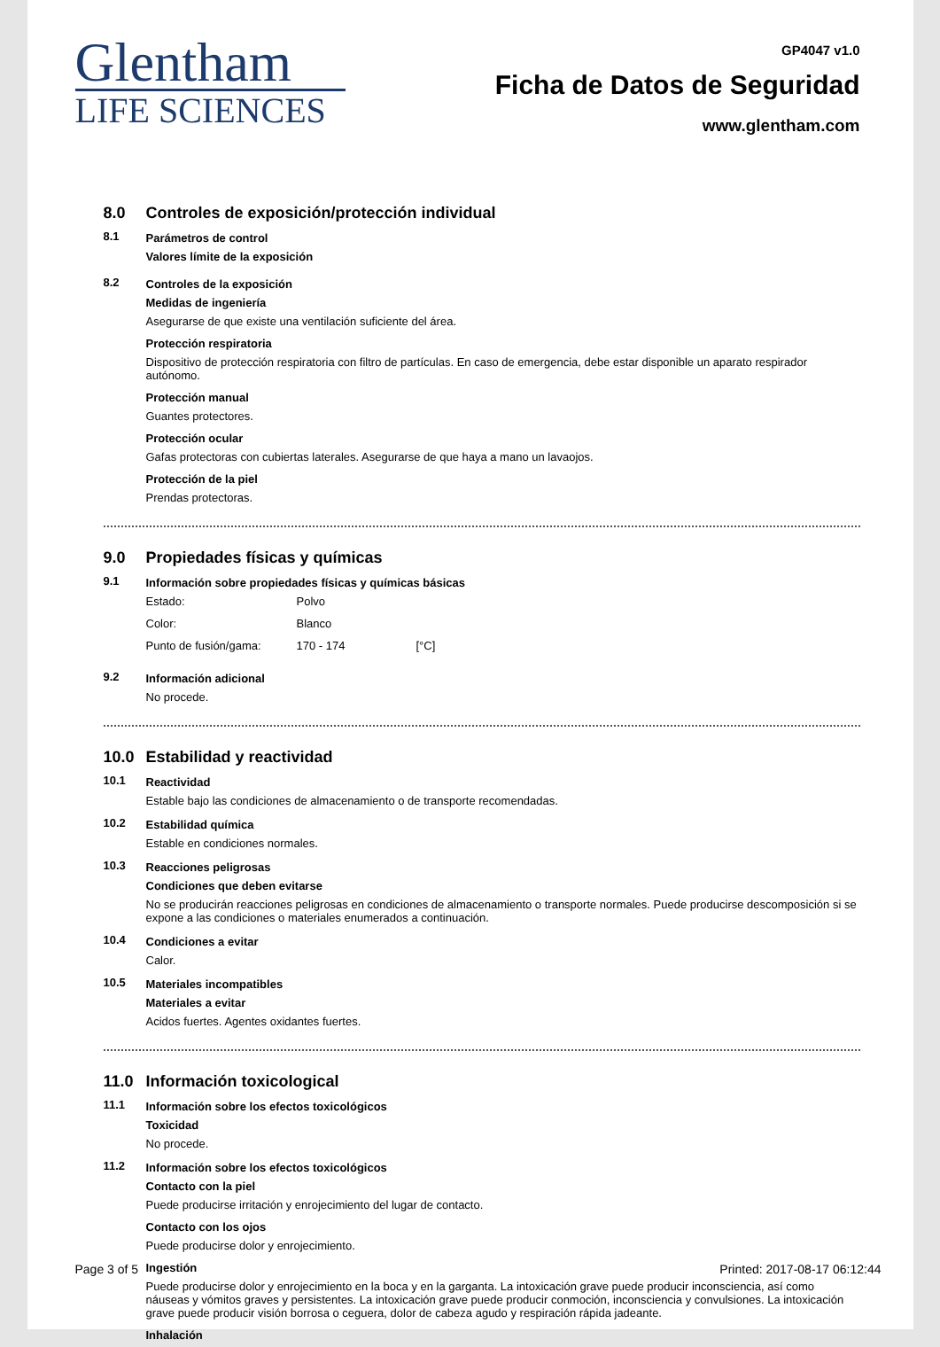Glentham
LIFE SCIENCES
GP4047 v1.0
Ficha de Datos de Seguridad
www.glentham.com
8.0 Controles de exposición/protección individual
8.1 Parámetros de control
Valores límite de la exposición
8.2 Controles de la exposición
Medidas de ingeniería
Asegurarse de que existe una ventilación suficiente del área.
Protección respiratoria
Dispositivo de protección respiratoria con filtro de partículas. En caso de emergencia, debe estar disponible un aparato respirador autónomo.
Protección manual
Guantes protectores.
Protección ocular
Gafas protectoras con cubiertas laterales. Asegurarse de que haya a mano un lavaojos.
Protección de la piel
Prendas protectoras.
9.0 Propiedades físicas y químicas
9.1 Información sobre propiedades físicas y químicas básicas
| Estado: | Polvo | |
| Color: | Blanco | |
| Punto de fusión/gama: | 170 - 174 | [°C] |
9.2 Información adicional
No procede.
10.0 Estabilidad y reactividad
10.1 Reactividad
Estable bajo las condiciones de almacenamiento o de transporte recomendadas.
10.2 Estabilidad química
Estable en condiciones normales.
10.3 Reacciones peligrosas
Condiciones que deben evitarse
No se producirán reacciones peligrosas en condiciones de almacenamiento o transporte normales. Puede producirse descomposición si se expone a las condiciones o materiales enumerados a continuación.
10.4 Condiciones a evitar
Calor.
10.5 Materiales incompatibles
Materiales a evitar
Acidos fuertes. Agentes oxidantes fuertes.
11.0 Información toxicological
11.1 Información sobre los efectos toxicológicos
Toxicidad
No procede.
11.2 Información sobre los efectos toxicológicos
Contacto con la piel
Puede producirse irritación y enrojecimiento del lugar de contacto.
Contacto con los ojos
Puede producirse dolor y enrojecimiento.
Ingestión
Puede producirse dolor y enrojecimiento en la boca y en la garganta. La intoxicación grave puede producir inconsciencia, así como náuseas y vómitos graves y persistentes. La intoxicación grave puede producir conmoción, inconsciencia y convulsiones. La intoxicación grave puede producir visión borrosa o ceguera, dolor de cabeza agudo y respiración rápida jadeante.
Inhalación
Page 3 of 5 Printed: 2017-08-17 06:12:44